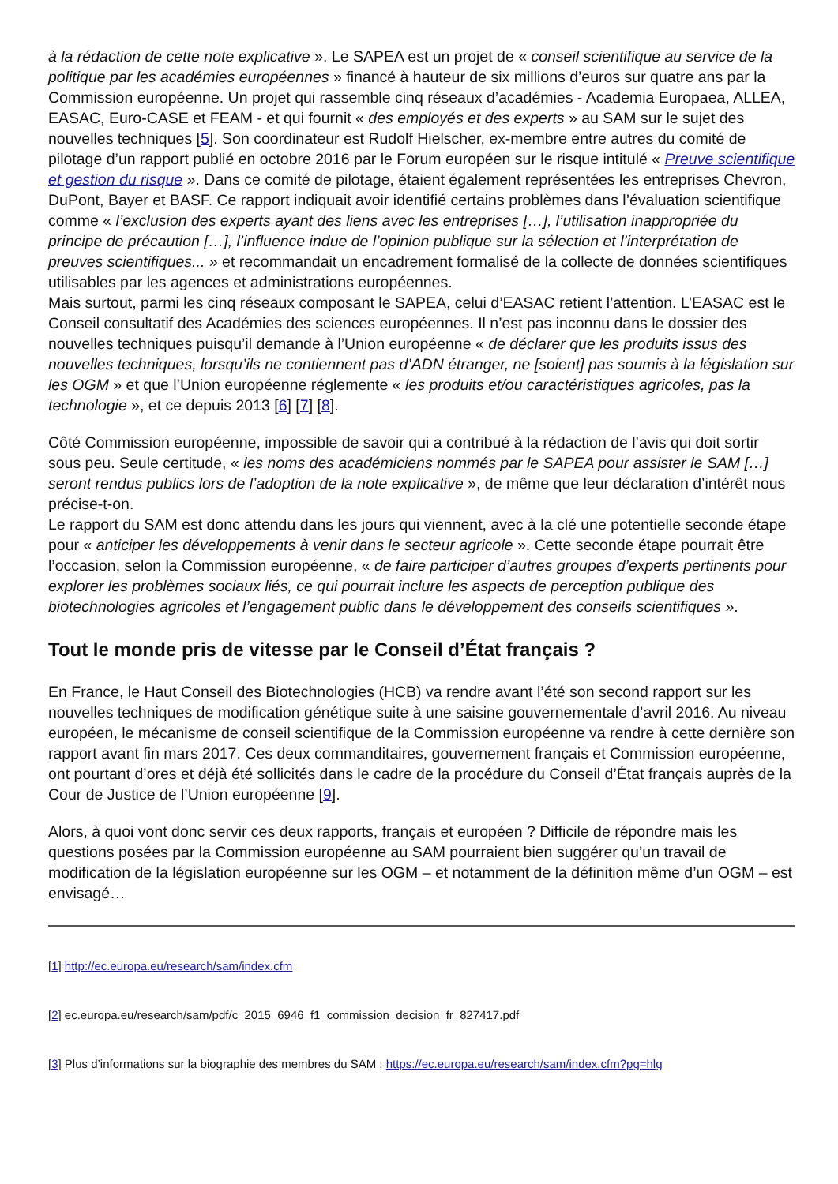à la rédaction de cette note explicative ». Le SAPEA est un projet de « conseil scientifique au service de la politique par les académies européennes » financé à hauteur de six millions d’euros sur quatre ans par la Commission européenne. Un projet qui rassemble cinq réseaux d’académies - Academia Europaea, ALLEA, EASAC, Euro-CASE et FEAM - et qui fournit « des employés et des experts » au SAM sur le sujet des nouvelles techniques [5]. Son coordinateur est Rudolf Hielscher, ex-membre entre autres du comité de pilotage d’un rapport publié en octobre 2016 par le Forum européen sur le risque intitulé « Preuve scientifique et gestion du risque ». Dans ce comité de pilotage, étaient également représentées les entreprises Chevron, DuPont, Bayer et BASF. Ce rapport indiquait avoir identifié certains problèmes dans l’évaluation scientifique comme « l’exclusion des experts ayant des liens avec les entreprises […], l’utilisation inappropriée du principe de précaution […], l’influence indue de l’opinion publique sur la sélection et l’interprétation de preuves scientifiques... » et recommandait un encadrement formalisé de la collecte de données scientifiques utilisables par les agences et administrations européennes.
Mais surtout, parmi les cinq réseaux composant le SAPEA, celui d’EASAC retient l’attention. L’EASAC est le Conseil consultatif des Académies des sciences européennes. Il n’est pas inconnu dans le dossier des nouvelles techniques puisqu’il demande à l’Union européenne « de déclarer que les produits issus des nouvelles techniques, lorsqu’ils ne contiennent pas d’ADN étranger, ne [soient] pas soumis à la législation sur les OGM » et que l’Union européenne réglemente « les produits et/ou caractéristiques agricoles, pas la technologie », et ce depuis 2013 [6] [7] [8].
Côté Commission européenne, impossible de savoir qui a contribué à la rédaction de l’avis qui doit sortir sous peu. Seule certitude, « les noms des académiciens nommés par le SAPEA pour assister le SAM […] seront rendus publics lors de l’adoption de la note explicative », de même que leur déclaration d’intérêt nous précise-t-on.
Le rapport du SAM est donc attendu dans les jours qui viennent, avec à la clé une potentielle seconde étape pour « anticiper les développements à venir dans le secteur agricole ». Cette seconde étape pourrait être l’occasion, selon la Commission européenne, « de faire participer d’autres groupes d’experts pertinents pour explorer les problèmes sociaux liés, ce qui pourrait inclure les aspects de perception publique des biotechnologies agricoles et l’engagement public dans le développement des conseils scientifiques ».
Tout le monde pris de vitesse par le Conseil d’État français ?
En France, le Haut Conseil des Biotechnologies (HCB) va rendre avant l’été son second rapport sur les nouvelles techniques de modification génétique suite à une saisine gouvernementale d’avril 2016. Au niveau européen, le mécanisme de conseil scientifique de la Commission européenne va rendre à cette dernière son rapport avant fin mars 2017. Ces deux commanditaires, gouvernement français et Commission européenne, ont pourtant d’ores et déjà été sollicités dans le cadre de la procédure du Conseil d’État français auprès de la Cour de Justice de l’Union européenne [9].
Alors, à quoi vont donc servir ces deux rapports, français et européen ? Difficile de répondre mais les questions posées par la Commission européenne au SAM pourraient bien suggérer qu’un travail de modification de la législation européenne sur les OGM – et notamment de la définition même d’un OGM – est envisagé…
[1] http://ec.europa.eu/research/sam/index.cfm
[2] ec.europa.eu/research/sam/pdf/c_2015_6946_f1_commission_decision_fr_827417.pdf
[3] Plus d’informations sur la biographie des membres du SAM : https://ec.europa.eu/research/sam/index.cfm?pg=hlg